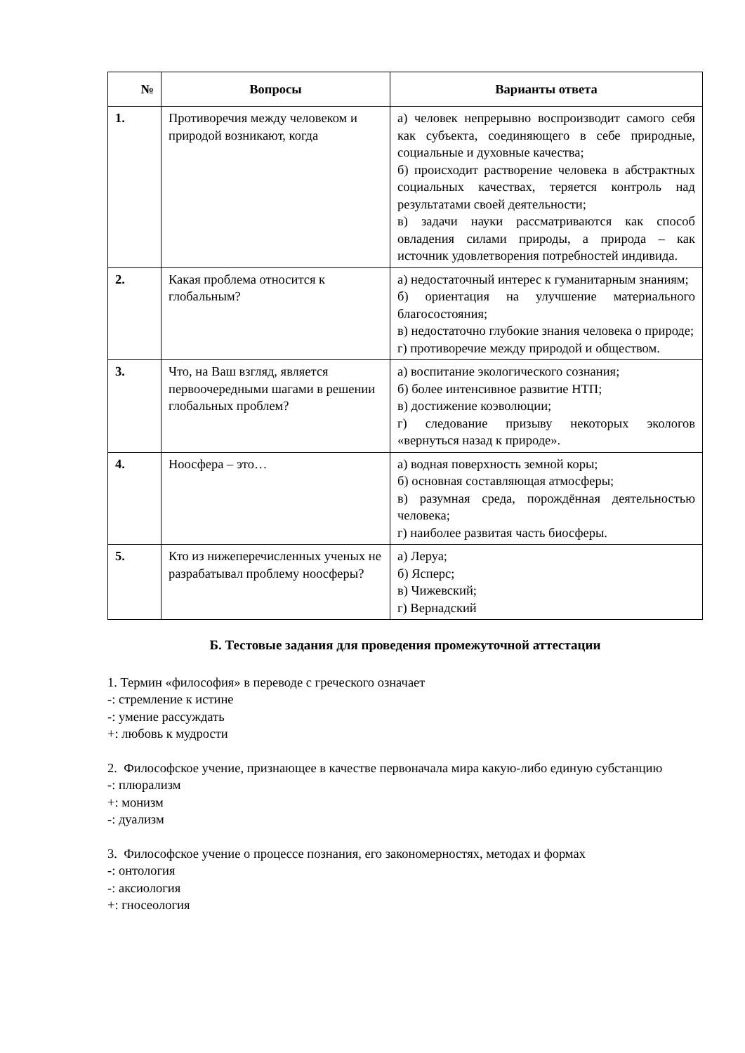| № | Вопросы | Варианты ответа |
| --- | --- | --- |
| 1. | Противоречия между человеком и природой возникают, когда | а) человек непрерывно воспроизводит самого себя как субъекта, соединяющего в себе природные, социальные и духовные качества; б) происходит растворение человека в абстрактных социальных качествах, теряется контроль над результатами своей деятельности; в) задачи науки рассматриваются как способ овладения силами природы, а природа – как источник удовлетворения потребностей индивида. |
| 2. | Какая проблема относится к глобальным? | а) недостаточный интерес к гуманитарным знаниям; б) ориентация на улучшение материального благосостояния; в) недостаточно глубокие знания человека о природе; г) противоречие между природой и обществом. |
| 3. | Что, на Ваш взгляд, является первоочередными шагами в решении глобальных проблем? | а) воспитание экологического сознания; б) более интенсивное развитие НТП; в) достижение коэволюции; г) следование призыву некоторых экологов «вернуться назад к природе». |
| 4. | Ноосфера – это… | а) водная поверхность земной коры; б) основная составляющая атмосферы; в) разумная среда, порождённая деятельностью человека; г) наиболее развитая часть биосферы. |
| 5. | Кто из нижеперечисленных ученых не разрабатывал проблему ноосферы? | а) Леруа; б) Ясперс; в) Чижевский; г) Вернадский |
Б. Тестовые задания для проведения промежуточной аттестации
1. Термин «философия» в переводе с греческого означает
-: стремление к истине
-: умение рассуждать
+: любовь к мудрости
2. Философское учение, признающее в качестве первоначала мира какую-либо единую субстанцию
-: плюрализм
+: монизм
-: дуализм
3. Философское учение о процессе познания, его закономерностях, методах и формах
-: онтология
-: аксиология
+: гносеология